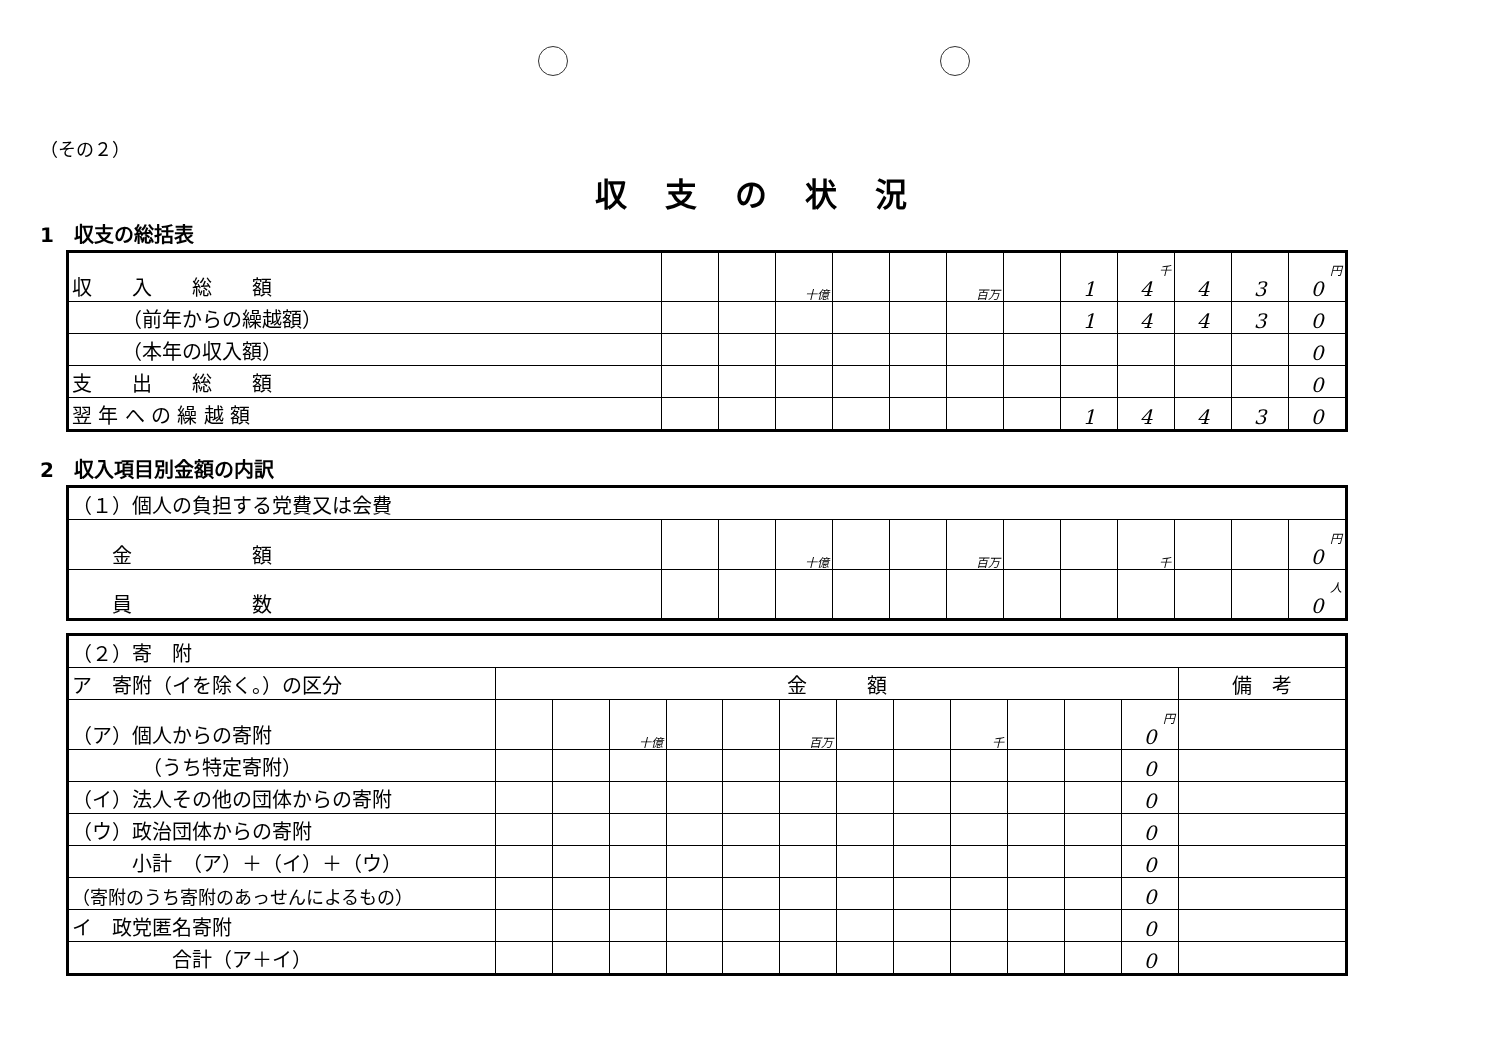（その２）
収支の状況
1　収支の総括表
| 収 入 総 額 | | | 十億 | | | 百万 | | 1 | 千 4 | 4 | 3 | 円 0 |
| （前年からの繰越額） | | | | | | | | 1 | 4 | 4 | 3 | 0 |
| （本年の収入額） | | | | | | | | | | | | 0 |
| 支 出 総 額 | | | | | | | | | | | | 0 |
| 翌 年 へ の 繰 越 額 | | | | | | | | 1 | 4 | 4 | 3 | 0 |
2　収入項目別金額の内訳
| （１）個人の負担する党費又は会費 | | | | | | | | | | | | |
| 金 額 | | | 十億 | | | 百万 | | | 千 | | | 円 0 |
| 員 数 | | | | | | | | | | | | 人 0 |
| （２）寄 附 | | | | | | | | | | | | | |
| ア 寄附（イを除く。）の区分 | 金 額 | | | | | | | | | | | | 備 考 |
| （ア）個人からの寄附 | | | 十億 | | | 百万 | | | 千 | | | 円 0 | |
| （うち特定寄附） | | | | | | | | | | | | 0 | |
| （イ）法人その他の団体からの寄附 | | | | | | | | | | | | 0 | |
| （ウ）政治団体からの寄附 | | | | | | | | | | | | 0 | |
| 小計 （ア）＋（イ）＋（ウ） | | | | | | | | | | | | 0 | |
| （寄附のうち寄附のあっせんによるもの） | | | | | | | | | | | | 0 | |
| イ 政党匿名寄附 | | | | | | | | | | | | 0 | |
| 合計（ア＋イ） | | | | | | | | | | | | 0 | |